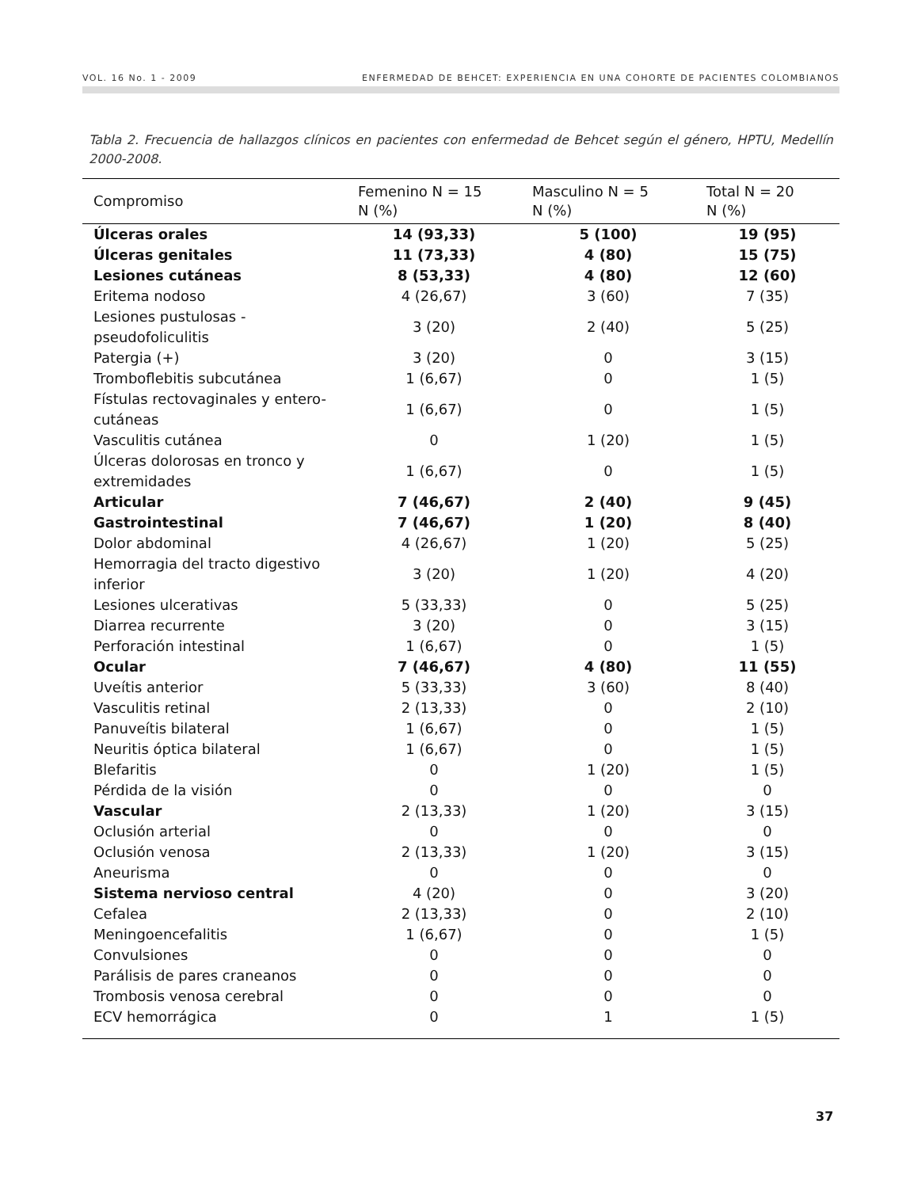VOL. 16 No. 1 - 2009 ENFERMEDAD DE BEHCET: EXPERIENCIA EN UNA COHORTE DE PACIENTES COLOMBIANOS
Tabla 2. Frecuencia de hallazgos clínicos en pacientes con enfermedad de Behcet según el género, HPTU, Medellín 2000-2008.
| Compromiso | Femenino N = 15 N (%) | Masculino N = 5 N (%) | Total N = 20 N (%) |
| --- | --- | --- | --- |
| Úlceras orales | 14 (93,33) | 5 (100) | 19 (95) |
| Úlceras genitales | 11 (73,33) | 4 (80) | 15 (75) |
| Lesiones cutáneas | 8 (53,33) | 4 (80) | 12 (60) |
| Eritema nodoso | 4 (26,67) | 3 (60) | 7 (35) |
| Lesiones pustulosas - pseudofoliculitis | 3 (20) | 2 (40) | 5 (25) |
| Patergia (+) | 3 (20) | 0 | 3 (15) |
| Tromboflebitis subcutánea | 1 (6,67) | 0 | 1 (5) |
| Fístulas rectovaginales y entero-cutáneas | 1 (6,67) | 0 | 1 (5) |
| Vasculitis cutánea | 0 | 1 (20) | 1 (5) |
| Úlceras dolorosas en tronco y extremidades | 1 (6,67) | 0 | 1 (5) |
| Articular | 7 (46,67) | 2 (40) | 9 (45) |
| Gastrointestinal | 7 (46,67) | 1 (20) | 8 (40) |
| Dolor abdominal | 4 (26,67) | 1 (20) | 5 (25) |
| Hemorragia del tracto digestivo inferior | 3 (20) | 1 (20) | 4 (20) |
| Lesiones ulcerativas | 5 (33,33) | 0 | 5 (25) |
| Diarrea recurrente | 3 (20) | 0 | 3 (15) |
| Perforación intestinal | 1 (6,67) | 0 | 1 (5) |
| Ocular | 7 (46,67) | 4 (80) | 11 (55) |
| Uveítis anterior | 5 (33,33) | 3 (60) | 8 (40) |
| Vasculitis retinal | 2 (13,33) | 0 | 2 (10) |
| Panuveítis bilateral | 1 (6,67) | 0 | 1 (5) |
| Neuritis óptica bilateral | 1 (6,67) | 0 | 1 (5) |
| Blefaritis | 0 | 1 (20) | 1 (5) |
| Pérdida de la visión | 0 | 0 | 0 |
| Vascular | 2 (13,33) | 1 (20) | 3 (15) |
| Oclusión arterial | 0 | 0 | 0 |
| Oclusión venosa | 2 (13,33) | 1 (20) | 3 (15) |
| Aneurisma | 0 | 0 | 0 |
| Sistema nervioso central | 4 (20) | 0 | 3 (20) |
| Cefalea | 2 (13,33) | 0 | 2 (10) |
| Meningoencefalitis | 1 (6,67) | 0 | 1 (5) |
| Convulsiones | 0 | 0 | 0 |
| Parálisis de pares craneanos | 0 | 0 | 0 |
| Trombosis venosa cerebral | 0 | 0 | 0 |
| ECV hemorrágica | 0 | 1 | 1 (5) |
37